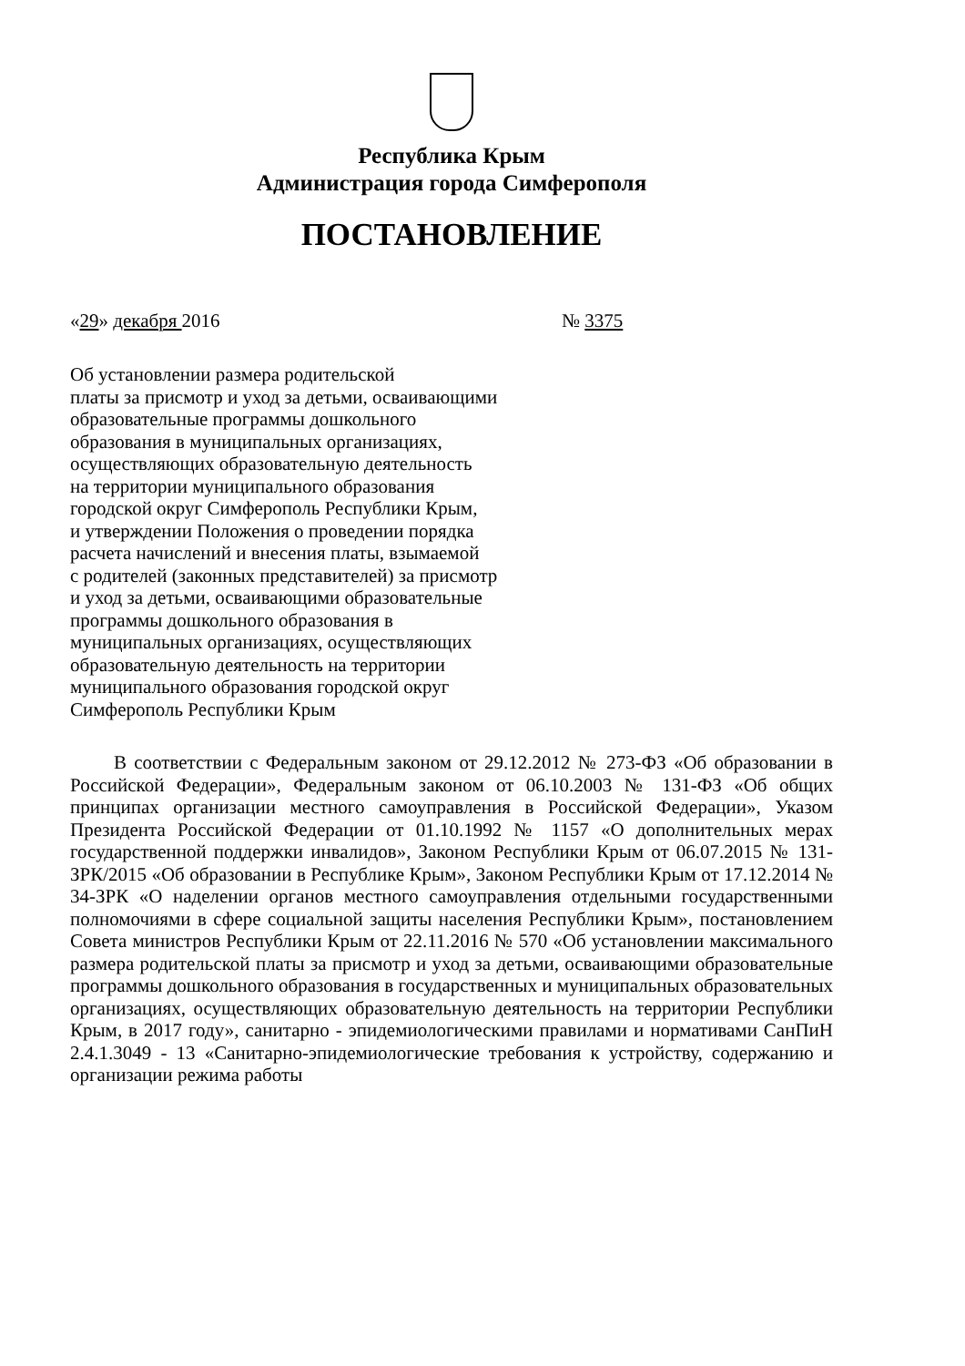Республика Крым
Администрация города Симферополя
ПОСТАНОВЛЕНИЕ
«29» декабря 2016 № 3375
Об установлении размера родительской
платы за присмотр и уход за детьми, осваивающими
образовательные программы дошкольного
образования в муниципальных организациях,
осуществляющих образовательную деятельность
на территории муниципального образования
городской округ Симферополь Республики Крым,
и утверждении Положения о проведении порядка
расчета начислений и внесения платы, взымаемой
с родителей (законных представителей) за присмотр
и уход за детьми, осваивающими образовательные
программы дошкольного образования в
муниципальных организациях, осуществляющих
образовательную деятельность на территории
муниципального образования городской округ
Симферополь Республики Крым
В соответствии с Федеральным законом от 29.12.2012 № 273-ФЗ «Об образовании в Российской Федерации», Федеральным законом от 06.10.2003 № 131-ФЗ «Об общих принципах организации местного самоуправления в Российской Федерации», Указом Президента Российской Федерации от 01.10.1992 № 1157 «О дополнительных мерах государственной поддержки инвалидов», Законом Республики Крым от 06.07.2015 № 131-ЗРК/2015 «Об образовании в Республике Крым», Законом Республики Крым от 17.12.2014 № 34-ЗРК «О наделении органов местного самоуправления отдельными государственными полномочиями в сфере социальной защиты населения Республики Крым», постановлением Совета министров Республики Крым от 22.11.2016 № 570 «Об установлении максимального размера родительской платы за присмотр и уход за детьми, осваивающими образовательные программы дошкольного образования в государственных и муниципальных образовательных организациях, осуществляющих образовательную деятельность на территории Республики Крым, в 2017 году», санитарно - эпидемиологическими правилами и нормативами СанПиН 2.4.1.3049 - 13 «Санитарно-эпидемиологические требования к устройству, содержанию и организации режима работы